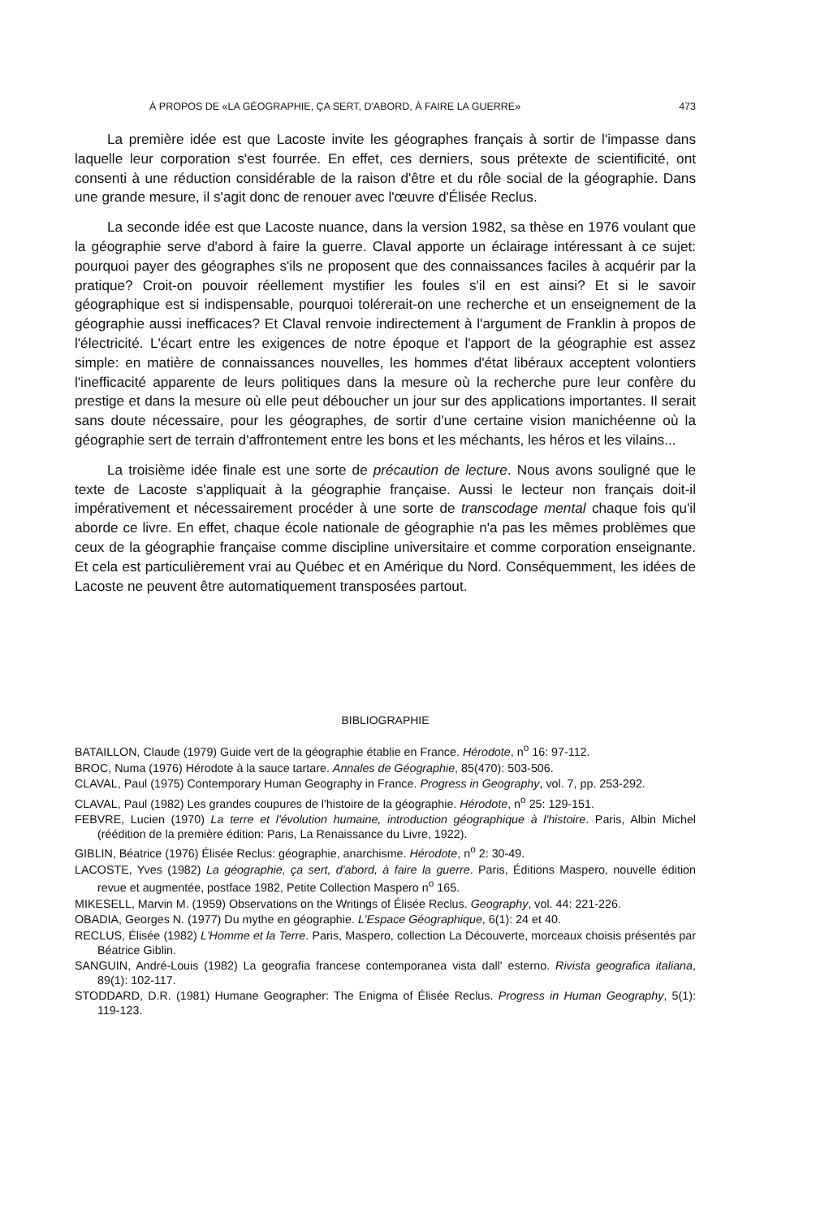À PROPOS DE «LA GÉOGRAPHIE, ÇA SERT, D'ABORD, À FAIRE LA GUERRE» 473
La première idée est que Lacoste invite les géographes français à sortir de l'impasse dans laquelle leur corporation s'est fourrée. En effet, ces derniers, sous prétexte de scientificité, ont consenti à une réduction considérable de la raison d'être et du rôle social de la géographie. Dans une grande mesure, il s'agit donc de renouer avec l'œuvre d'Élisée Reclus.
La seconde idée est que Lacoste nuance, dans la version 1982, sa thèse en 1976 voulant que la géographie serve d'abord à faire la guerre. Claval apporte un éclairage intéressant à ce sujet: pourquoi payer des géographes s'ils ne proposent que des connaissances faciles à acquérir par la pratique? Croit-on pouvoir réellement mystifier les foules s'il en est ainsi? Et si le savoir géographique est si indispensable, pourquoi tolérerait-on une recherche et un enseignement de la géographie aussi inefficaces? Et Claval renvoie indirectement à l'argument de Franklin à propos de l'électricité. L'écart entre les exigences de notre époque et l'apport de la géographie est assez simple: en matière de connaissances nouvelles, les hommes d'état libéraux acceptent volontiers l'inefficacité apparente de leurs politiques dans la mesure où la recherche pure leur confère du prestige et dans la mesure où elle peut déboucher un jour sur des applications importantes. Il serait sans doute nécessaire, pour les géographes, de sortir d'une certaine vision manichéenne où la géographie sert de terrain d'affrontement entre les bons et les méchants, les héros et les vilains...
La troisième idée finale est une sorte de précaution de lecture. Nous avons souligné que le texte de Lacoste s'appliquait à la géographie française. Aussi le lecteur non français doit-il impérativement et nécessairement procéder à une sorte de transcodage mental chaque fois qu'il aborde ce livre. En effet, chaque école nationale de géographie n'a pas les mêmes problèmes que ceux de la géographie française comme discipline universitaire et comme corporation enseignante. Et cela est particulièrement vrai au Québec et en Amérique du Nord. Conséquemment, les idées de Lacoste ne peuvent être automatiquement transposées partout.
BIBLIOGRAPHIE
BATAILLON, Claude (1979) Guide vert de la géographie établie en France. Hérodote, n<sup>o</sup> 16: 97-112.
BROC, Numa (1976) Hérodote à la sauce tartare. Annales de Géographie, 85(470): 503-506.
CLAVAL, Paul (1975) Contemporary Human Geography in France. Progress in Geography, vol. 7, pp. 253-292.
CLAVAL, Paul (1982) Les grandes coupures de l'histoire de la géographie. Hérodote, n<sup>o</sup> 25: 129-151.
FEBVRE, Lucien (1970) La terre et l'évolution humaine, introduction géographique à l'histoire. Paris, Albin Michel (réédition de la première édition: Paris, La Renaissance du Livre, 1922).
GIBLIN, Béatrice (1976) Élisée Reclus: géographie, anarchisme. Hérodote, n<sup>o</sup> 2: 30-49.
LACOSTE, Yves (1982) La géographie, ça sert, d'abord, à faire la guerre. Paris, Éditions Maspero, nouvelle édition revue et augmentée, postface 1982, Petite Collection Maspero n<sup>o</sup> 165.
MIKESELL, Marvin M. (1959) Observations on the Writings of Élisée Reclus. Geography, vol. 44: 221-226.
OBADIA, Georges N. (1977) Du mythe en géographie. L'Espace Géographique, 6(1): 24 et 40.
RECLUS, Élisée (1982) L'Homme et la Terre. Paris, Maspero, collection La Découverte, morceaux choisis présentés par Béatrice Giblin.
SANGUIN, André-Louis (1982) La geografia francese contemporanea vista dall' esterno. Rivista geografica italiana, 89(1): 102-117.
STODDARD, D.R. (1981) Humane Geographer: The Enigma of Élisée Reclus. Progress in Human Geography, 5(1): 119-123.